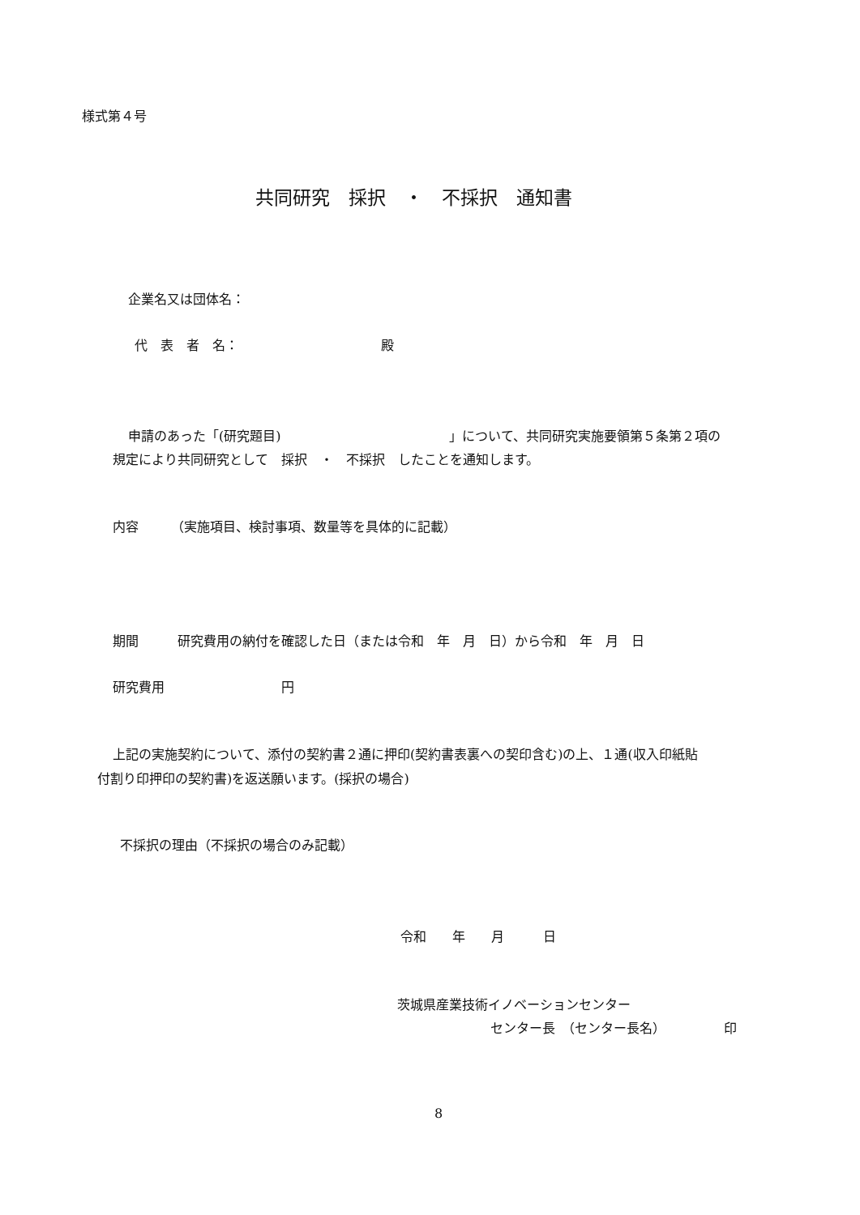様式第４号
共同研究　採択　・　不採択　通知書
企業名又は団体名：
代　表　者　名：　　　　　　　　　　　殿
申請のあった「(研究題目)　　　　　　　　　　　　　」について、共同研究実施要領第５条第２項の
規定により共同研究として　採択　・　不採択　したことを通知します。
内容　　　（実施項目、検討事項、数量等を具体的に記載）
期間　　　研究費用の納付を確認した日（または令和　年　月　日）から令和　年　月　日
研究費用　　　　　　　　　円
上記の実施契約について、添付の契約書２通に押印(契約書表裏への契印含む)の上、１通(収入印紙貼
付割り印押印の契約書)を返送願います。(採択の場合)
不採択の理由（不採択の場合のみ記載）
令和　　年　　月　　　日
茨城県産業技術イノベーションセンター
センター長　（センター長名）　　　　　印
8